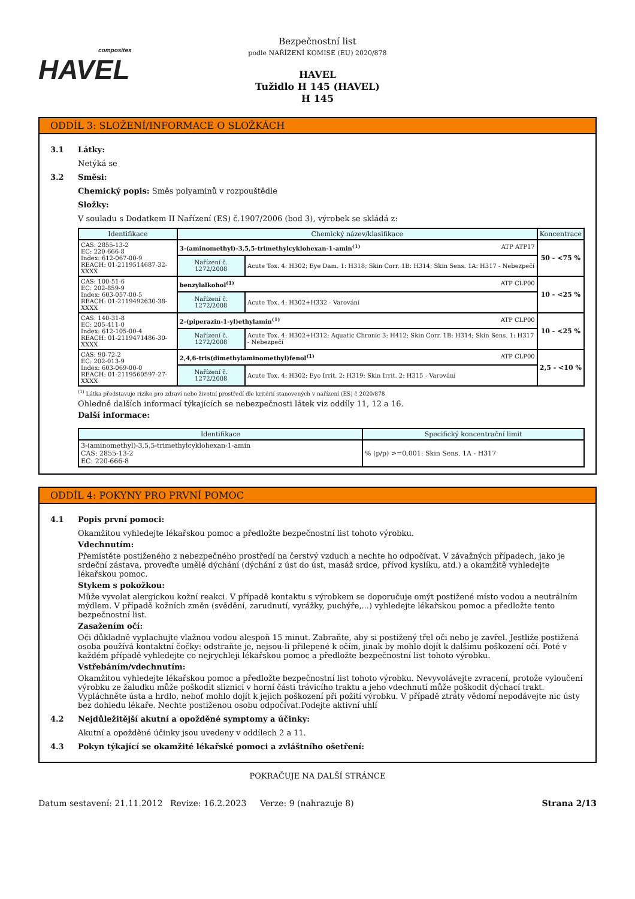composites
HAVEL
Bezpečnostní list
podle NAŘÍZENÍ KOMISE (EU) 2020/878
HAVEL
Tužidlo H 145 (HAVEL)
H 145
ODDÍL 3: SLOŽENÍ/INFORMACE O SLOŽKÁCH
3.1 Látky:
Netýká se
3.2 Směsi:
Chemický popis: Směs polyaminů v rozpouštědle
Složky:
V souladu s Dodatkem II Nařízení (ES) č.1907/2006 (bod 3), výrobek se skládá z:
| Identifikace | Chemický název/klasifikace | | Koncentrace |
| --- | --- | --- | --- |
| CAS: 2855-13-2 EC: 220-666-8 Index: 612-067-00-9 REACH: 01-2119514687-32-XXXX | 3-(aminomethyl)-3,5,5-trimethylcyklohexan-1-amin<sup>(1)</sup> ATP ATP17 | | 50 - <75 % |
| | Nařízení č. 1272/2008 | Acute Tox. 4: H302; Eye Dam. 1: H318; Skin Corr. 1B: H314; Skin Sens. 1A: H317 - Nebezpečí | |
| CAS: 100-51-6 EC: 202-859-9 Index: 603-057-00-5 REACH: 01-2119492630-38-XXXX | benzylalkohol<sup>(1)</sup> ATP CLP00 | | 10 - <25 % |
| | Nařízení č. 1272/2008 | Acute Tox. 4: H302+H332 - Varování | |
| CAS: 140-31-8 EC: 205-411-0 Index: 612-105-00-4 REACH: 01-2119471486-30-XXXX | 2-(piperazin-1-yl)ethylamin<sup>(1)</sup> ATP CLP00 | | 10 - <25 % |
| | Nařízení č. 1272/2008 | Acute Tox. 4: H302+H312; Aquatic Chronic 3: H412; Skin Corr. 1B: H314; Skin Sens. 1: H317 - Nebezpečí | |
| CAS: 90-72-2 EC: 202-013-9 Index: 603-069-00-0 REACH: 01-2119560597-27-XXXX | 2,4,6-tris(dimethylaminomethyl)fenol<sup>(1)</sup> ATP CLP00 | | 2,5 - <10 % |
| | Nařízení č. 1272/2008 | Acute Tox. 4: H302; Eye Irrit. 2: H319; Skin Irrit. 2: H315 - Varování | |
<sup>(1)</sup> Látka představuje riziko pro zdraví nebo životní prostředí dle kritérií stanovených v nařízení (ES) č 2020/878
Ohledně dalších informací týkajících se nebezpečnosti látek viz oddíly 11, 12 a 16.
Další informace:
| Identifikace | Specifický koncentrační limit |
| --- | --- |
| 3-(aminomethyl)-3,5,5-trimethylcyklohexan-1-amin CAS: 2855-13-2 EC: 220-666-8 | % (p/p) >=0,001: Skin Sens. 1A - H317 |
ODDÍL 4: POKYNY PRO PRVNÍ POMOC
4.1 Popis první pomoci:
Okamžitou vyhledejte lékařskou pomoc a předložte bezpečnostní list tohoto výrobku.
Vdechnutím:
Přemístěte postiženého z nebezpečného prostředí na čerstvý vzduch a nechte ho odpočívat. V závažných případech, jako je srdeční zástava, proveďte umělé dýchání (dýchání z úst do úst, masáž srdce, přívod kyslíku, atd.) a okamžitě vyhledejte lékařskou pomoc.
Stykem s pokožkou:
Může vyvolat alergickou kožní reakci. V případě kontaktu s výrobkem se doporučuje omýt postižené místo vodou a neutrálním mýdlem. V případě kožních změn (svědění, zarudnutí, vyrážky, puchýře,...) vyhledejte lékařskou pomoc a předložte tento bezpečnostní list.
Zasažením očí:
Oči důkladně vyplachujte vlažnou vodou alespoň 15 minut. Zabraňte, aby si postižený třel oči nebo je zavřel. Jestliže postižená osoba používá kontaktní čočky: odstraňte je, nejsou-li přilepené k očím, jinak by mohlo dojít k dalšímu poškození očí. Poté v každém případě vyhledejte co nejrychleji lékařskou pomoc a předložte bezpečnostní list tohoto výrobku.
Vstřebáním/vdechnutím:
Okamžitou vyhledejte lékařskou pomoc a předložte bezpečnostní list tohoto výrobku. Nevyvolávejte zvracení, protože vyloučení výrobku ze žaludku může poškodit sliznici v horní části trávicího traktu a jeho vdechnutí může poškodit dýchací trakt. Vypláchněte ústa a hrdlo, neboť mohlo dojít k jejich poškození při požití výrobku. V případě ztráty vědomí nepodávejte nic ústy bez dohledu lékaře. Nechte postiženou osobu odpočívat.Podejte aktivní uhlí
4.2 Nejdůležitější akutní a opožděné symptomy a účinky:
Akutní a opožděné účinky jsou uvedeny v oddílech 2 a 11.
4.3 Pokyn týkající se okamžité lékařské pomoci a zvláštního ošetření:
POKRAČUJE NA DALŠÍ STRÁNCE
Datum sestavení: 21.11.2012 Revize: 16.2.2023 Verze: 9 (nahrazuje 8) Strana 2/13